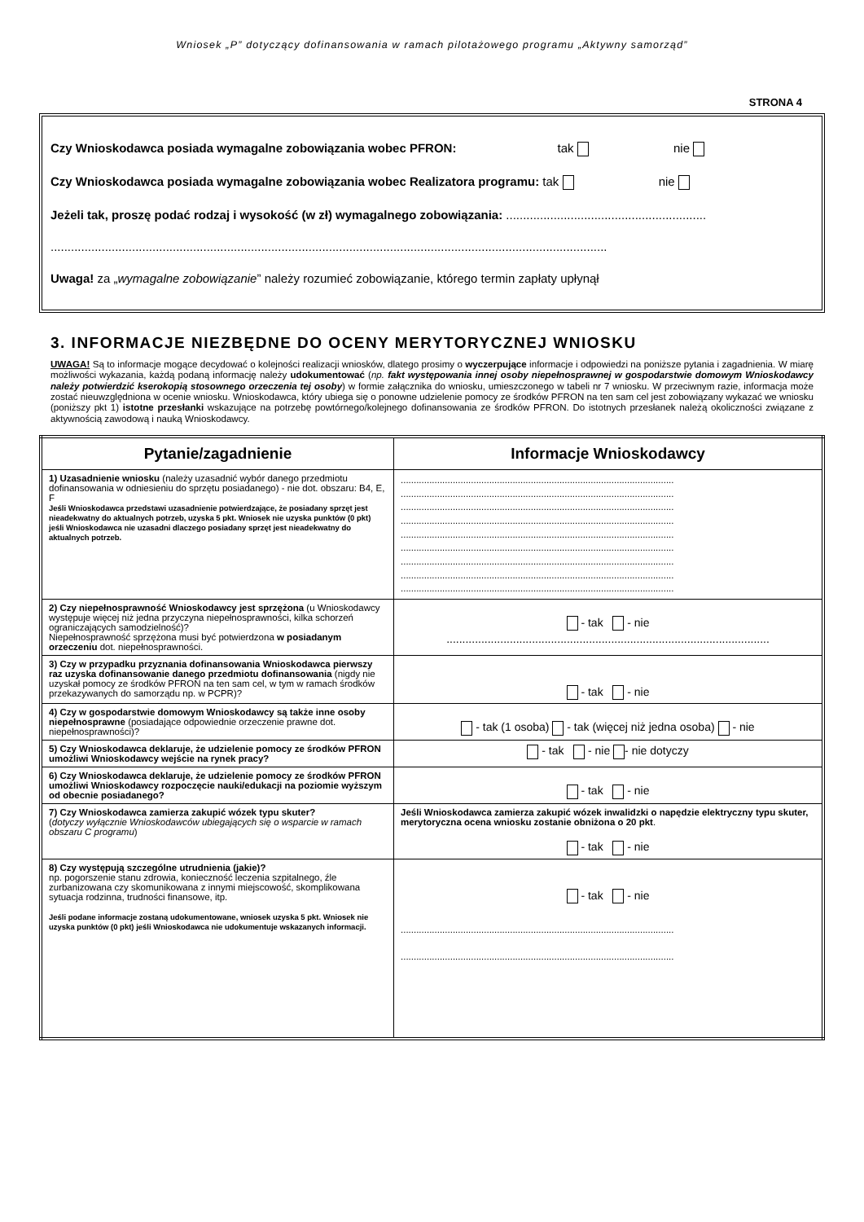Wniosek „P” dotyczący dofinansowania w ramach pilotażowego programu „Aktywny samorząd”
STRONA 4
Czy Wnioskodawca posiada wymagalne zobowiązania wobec PFRON: tak nie
Czy Wnioskodawca posiada wymagalne zobowiązania wobec Realizatora programu: tak nie
Jeżeli tak, proszę podać rodzaj i wysokość (w zł) wymagalnego zobowiązania: ...........................................................
....................................................................................................................................................................
Uwaga! za „wymagalne zobowiązanie” należy rozumieć zobowiązanie, którego termin zapłaty upłynął
3. INFORMACJE NIEZBĘDNE DO OCENY MERYTORYCZNEJ WNIOSKU
UWAGA! Są to informacje mogące decydować o kolejności realizacji wniosków, dlatego prosimy o wyczerpujące informacje i odpowiedzi na poniższe pytania i zagadnienia. W miarę możliwości wykazania, każdą podaną informację należy udokumentować (np. fakt występowania innej osoby niepełnosprawnej w gospodarstwie domowym Wnioskodawcy należy potwierdzić kserokopią stosownego orzeczenia tej osoby) w formie załącznika do wniosku, umieszczonego w tabeli nr 7 wniosku. W przeciwnym razie, informacja może zostać nieuwzględniona w ocenie wniosku. Wnioskodawca, który ubiega się o ponowne udzielenie pomocy ze środków PFRON na ten sam cel jest zobowiązany wykazać we wniosku (poniższy pkt 1) istotne przesłanki wskazujące na potrzebę powtórnego/kolejnego dofinansowania ze środków PFRON. Do istotnych przesłanek należą okoliczności związane z aktywnością zawodową i nauką Wnioskodawcy.
| Pytanie/zagadnienie | Informacje Wnioskodawcy |
| --- | --- |
| 1) Uzasadnienie wniosku (należy uzasadnić wybór danego przedmiotu dofinansowania w odniesieniu do sprzętu posiadanego) - nie dot. obszaru: B4, E, F Jeśli Wnioskodawca przedstawi uzasadnienie potwierdzające, że posiadany sprzęt jest nieadekwatny do aktualnych potrzeb, uzyska 5 pkt. Wniosek nie uzyska punktów (0 pkt) jeśli Wnioskodawca nie uzasadni dlaczego posiadany sprzęt jest nieadekwatny do aktualnych potrzeb. | ......................................................................................................... ......................................................................................................... ......................................................................................................... ......................................................................................................... ......................................................................................................... ......................................................................................................... ......................................................................................................... ......................................................................................................... ......................................................................................................... |
| 2) Czy niepełnosprawność Wnioskodawcy jest sprzężona (u Wnioskodawcy występuje więcej niż jedna przyczyna niepełnosprawności, kilka schorzeń ograniczających samodzielność)? Niepełnosprawność sprzężona musi być potwierdzona w posiadanym orzeczeniu dot. niepełnosprawności. | - tak - nie ...................................................................................................... |
| 3) Czy w przypadku przyznania dofinansowania Wnioskodawca pierwszy raz uzyska dofinansowanie danego przedmiotu dofinansowania (nigdy nie uzyskał pomocy ze środków PFRON na ten sam cel, w tym w ramach środków przekazywanych do samorządu np. w PCPR)? | - tak - nie |
| 4) Czy w gospodarstwie domowym Wnioskodawcy są także inne osoby niepełnosprawne (posiadające odpowiednie orzeczenie prawne dot. niepełnosprawności)? | - tak (1 osoba) - tak (więcej niż jedna osoba) - nie |
| 5) Czy Wnioskodawca deklaruje, że udzielenie pomocy ze środków PFRON umożliwi Wnioskodawcy wejście na rynek pracy? | - tak - nie - nie dotyczy |
| 6) Czy Wnioskodawca deklaruje, że udzielenie pomocy ze środków PFRON umożliwi Wnioskodawcy rozpoczęcie nauki/edukacji na poziomie wyższym od obecnie posiadanego? | - tak - nie |
| 7) Czy Wnioskodawca zamierza zakupić wózek typu skuter? ( dotyczy wyłącznie Wnioskodawców ubiegających się o wsparcie w ramach obszaru C programu ) | Jeśli Wnioskodawca zamierza zakupić wózek inwalidzki o napędzie elektryczny typu skuter, merytoryczna ocena wniosku zostanie obniżona o 20 pkt . - tak - nie |
| 8) Czy występują szczególne utrudnienia (jakie)? np. pogorszenie stanu zdrowia, konieczność leczenia szpitalnego, źle zurbanizowana czy skomunikowana z innymi miejscowość, skomplikowana sytuacja rodzinna, trudności finansowe, itp. Jeśli podane informacje zostaną udokumentowane, wniosek uzyska 5 pkt. Wniosek nie uzyska punktów (0 pkt) jeśli Wnioskodawca nie udokumentuje wskazanych informacji. | - tak - nie ......................................................................................................... ......................................................................................................... |